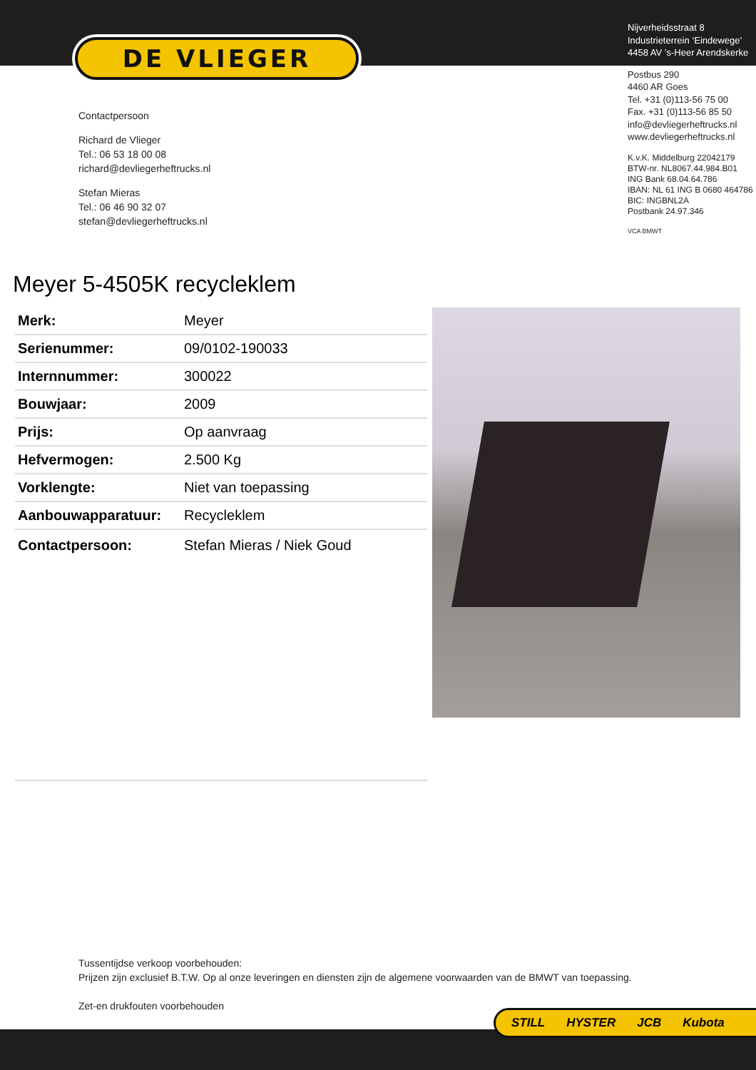DE VLIEGER
Contactpersoon
Richard de Vlieger
Tel.: 06 53 18 00 08
richard@devliegerheftrucks.nl
Stefan Mieras
Tel.: 06 46 90 32 07
stefan@devliegerheftrucks.nl
Nijverheidsstraat 8
Industrieterrein ‘Eindewege’
4458 AV ’s-Heer Arendskerke
Postbus 290
4460 AR Goes
Tel. +31 (0)113-56 75 00
Fax. +31 (0)113-56 85 50
info@devliegerheftrucks.nl
www.devliegerheftrucks.nl
K.v.K. Middelburg 22042179
BTW-nr. NL8067.44.984.B01
ING Bank 68.04.64.786
IBAN: NL 61 ING B 0680 464786
BIC: INGBNL2A
Postbank 24.97.346
VCA BMWT
Meyer 5-4505K recycleklem
| Merk: | Meyer |
| Serienummer: | 09/0102-190033 |
| Internnummer: | 300022 |
| Bouwjaar: | 2009 |
| Prijs: | Op aanvraag |
| Hefvermogen: | 2.500 Kg |
| Vorklengte: | Niet van toepassing |
| Aanbouwapparatuur: | Recycleklem |
| Contactpersoon: | Stefan Mieras / Niek Goud |
Tussentijdse verkoop voorbehouden:
Prijzen zijn exclusief B.T.W. Op al onze leveringen en diensten zijn de algemene voorwaarden van de BMWT van toepassing.
Zet-en drukfouten voorbehouden
STILL HYSTER JCB Kubota